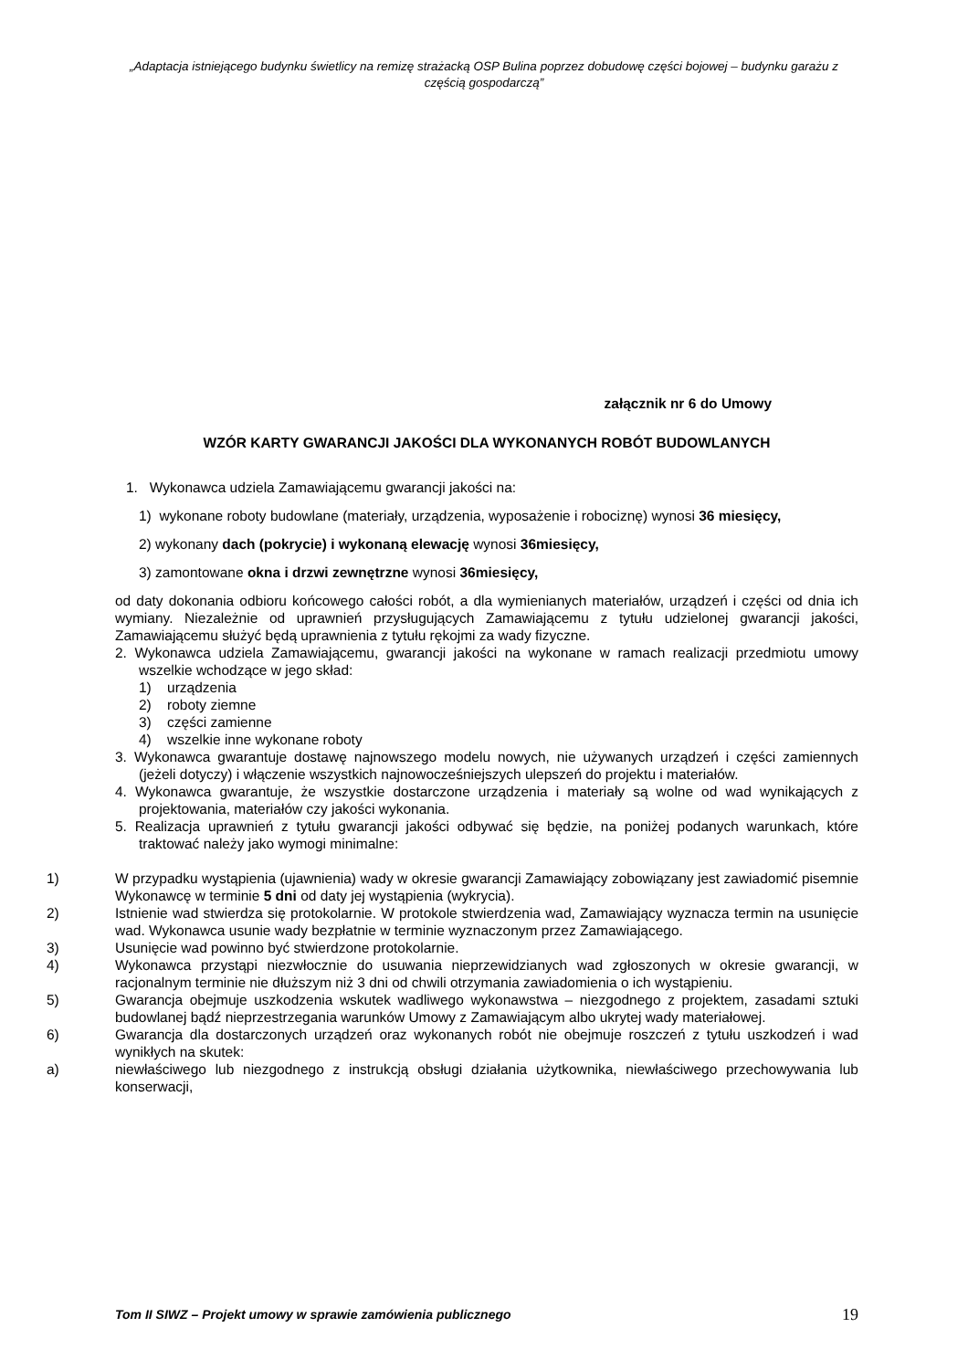„Adaptacja istniejącego budynku świetlicy na remizę strażacką OSP Bulina poprzez dobudowę części bojowej – budynku garażu z częścią gospodarczą”
załącznik nr 6 do Umowy
WZÓR KARTY GWARANCJI JAKOŚCI DLA WYKONANYCH ROBÓT BUDOWLANYCH
1. Wykonawca udziela Zamawiającemu gwarancji jakości na:
1) wykonane roboty budowlane (materiały, urządzenia, wyposażenie i robociznę) wynosi 36 miesięcy,
2) wykonany dach (pokrycie) i wykonaną elewację wynosi 36miesięcy,
3) zamontowane okna i drzwi zewnętrzne wynosi 36miesięcy,
od daty dokonania odbioru końcowego całości robót, a dla wymienianych materiałów, urządzeń i części od dnia ich wymiany. Niezależnie od uprawnień przysługujących Zamawiającemu z tytułu udzielonej gwarancji jakości, Zamawiającemu służyć będą uprawnienia z tytułu rękojmi za wady fizyczne.
2. Wykonawca udziela Zamawiającemu, gwarancji jakości na wykonane w ramach realizacji przedmiotu umowy wszelkie wchodzące w jego skład:
1) urządzenia
2) roboty ziemne
3) części zamienne
4) wszelkie inne wykonane roboty
3. Wykonawca gwarantuje dostawę najnowszego modelu nowych, nie używanych urządzeń i części zamiennych (jeżeli dotyczy) i włączenie wszystkich najnowocześniejszych ulepszeń do projektu i materiałów.
4. Wykonawca gwarantuje, że wszystkie dostarczone urządzenia i materiały są wolne od wad wynikających z projektowania, materiałów czy jakości wykonania.
5. Realizacja uprawnień z tytułu gwarancji jakości odbywać się będzie, na poniżej podanych warunkach, które traktować należy jako wymogi minimalne:
1) W przypadku wystąpienia (ujawnienia) wady w okresie gwarancji Zamawiający zobowiązany jest zawiadomić pisemnie Wykonawcę w terminie 5 dni od daty jej wystąpienia (wykrycia).
2) Istnienie wad stwierdza się protokolarnie. W protokole stwierdzenia wad, Zamawiający wyznacza termin na usunięcie wad. Wykonawca usunie wady bezpłatnie w terminie wyznaczonym przez Zamawiającego.
3) Usunięcie wad powinno być stwierdzone protokolarnie.
4) Wykonawca przystąpi niezwłocznie do usuwania nieprzewidzianych wad zgłoszonych w okresie gwarancji, w racjonalnym terminie nie dłuższym niż 3 dni od chwili otrzymania zawiadomienia o ich wystąpieniu.
5) Gwarancja obejmuje uszkodzenia wskutek wadliwego wykonawstwa – niezgodnego z projektem, zasadami sztuki budowlanej bądź nieprzestrzegania warunków Umowy z Zamawiającym albo ukrytej wady materiałowej.
6) Gwarancja dla dostarczonych urządzeń oraz wykonanych robót nie obejmuje roszczeń z tytułu uszkodzeń i wad wynikłych na skutek:
a) niewłaściwego lub niezgodnego z instrukcją obsługi działania użytkownika, niewłaściwego przechowywania lub konserwacji,
Tom II SIWZ – Projekt umowy w sprawie zamówienia publicznego 19